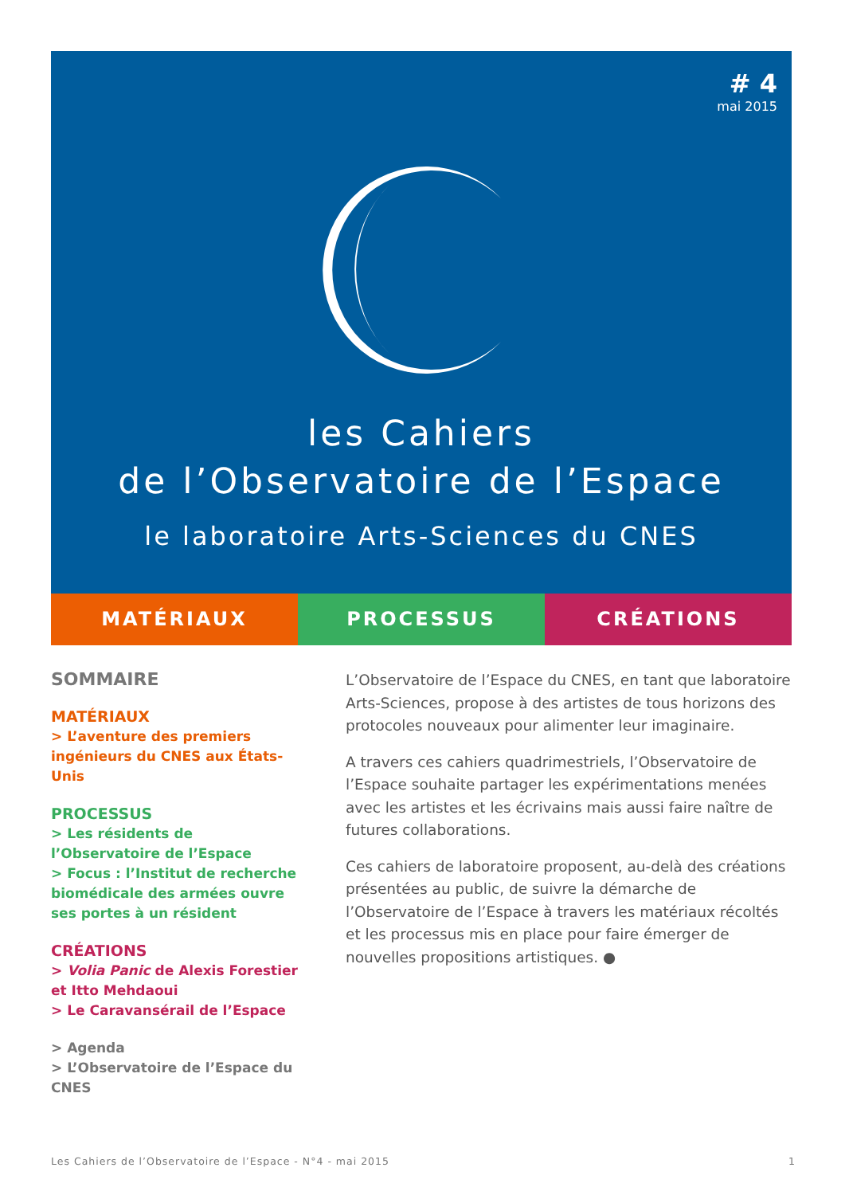# 4
mai 2015
les Cahiers
de l’Observatoire de l’Espace
le laboratoire Arts-Sciences du CNES
MATÉRIAUX PROCESSUS CRÉATIONS
SOMMAIRE
MATÉRIAUX
> L’aventure des premiers ingénieurs du CNES aux États-Unis
PROCESSUS
> Les résidents de l’Observatoire de l’Espace
> Focus : l’Institut de recherche biomédicale des armées ouvre ses portes à un résident
CRÉATIONS
> Volia Panic de Alexis Forestier et Itto Mehdaoui
> Le Caravansérail de l’Espace
> Agenda
> L’Observatoire de l’Espace du CNES
L’Observatoire de l’Espace du CNES, en tant que laboratoire Arts-Sciences, propose à des artistes de tous horizons des protocoles nouveaux pour alimenter leur imaginaire.
A travers ces cahiers quadrimestriels, l’Observatoire de l’Espace souhaite partager les expérimentations menées avec les artistes et les écrivains mais aussi faire naître de futures collaborations.
Ces cahiers de laboratoire proposent, au-delà des créations présentées au public, de suivre la démarche de l’Observatoire de l’Espace à travers les matériaux récoltés et les processus mis en place pour faire émerger de nouvelles propositions artistiques. ●
Les Cahiers de l’Observatoire de l’Espace - N°4 - mai 2015 1